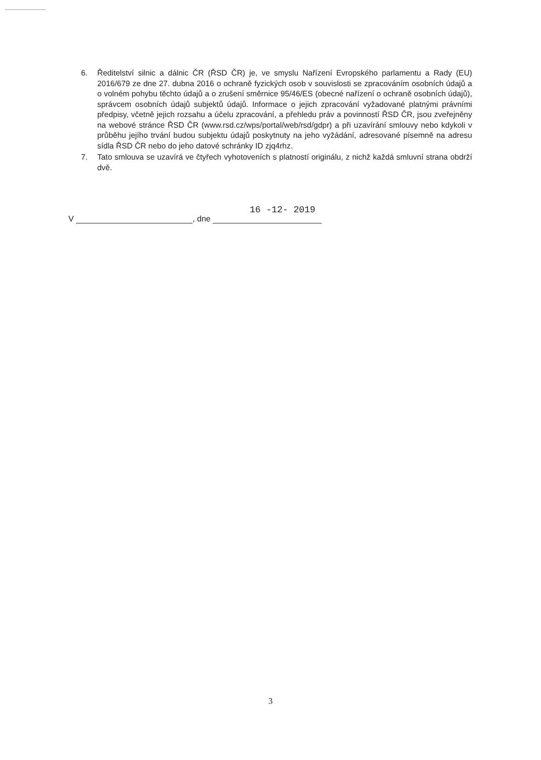6. Ředitelství silnic a dálnic ČR (ŘSD ČR) je, ve smyslu Nařízení Evropského parlamentu a Rady (EU) 2016/679 ze dne 27. dubna 2016 o ochraně fyzických osob v souvislosti se zpracováním osobních údajů a o volném pohybu těchto údajů a o zrušení směrnice 95/46/ES (obecné nařízení o ochraně osobních údajů), správcem osobních údajů subjektů údajů. Informace o jejich zpracování vyžadované platnými právními předpisy, včetně jejich rozsahu a účelu zpracování, a přehledu práv a povinností ŘSD ČR, jsou zveřejněny na webové stránce ŘSD ČR (www.rsd.cz/wps/portal/web/rsd/gdpr) a při uzavírání smlouvy nebo kdykoli v průběhu jejího trvání budou subjektu údajů poskytnuty na jeho vyžádání, adresované písemně na adresu sídla ŘSD ČR nebo do jeho datové schránky ID zjq4rhz.
7. Tato smlouva se uzavírá ve čtyřech vyhotoveních s platností originálu, z nichž každá smluvní strana obdrží dvě.
V , dne
16 -12- 2019
3